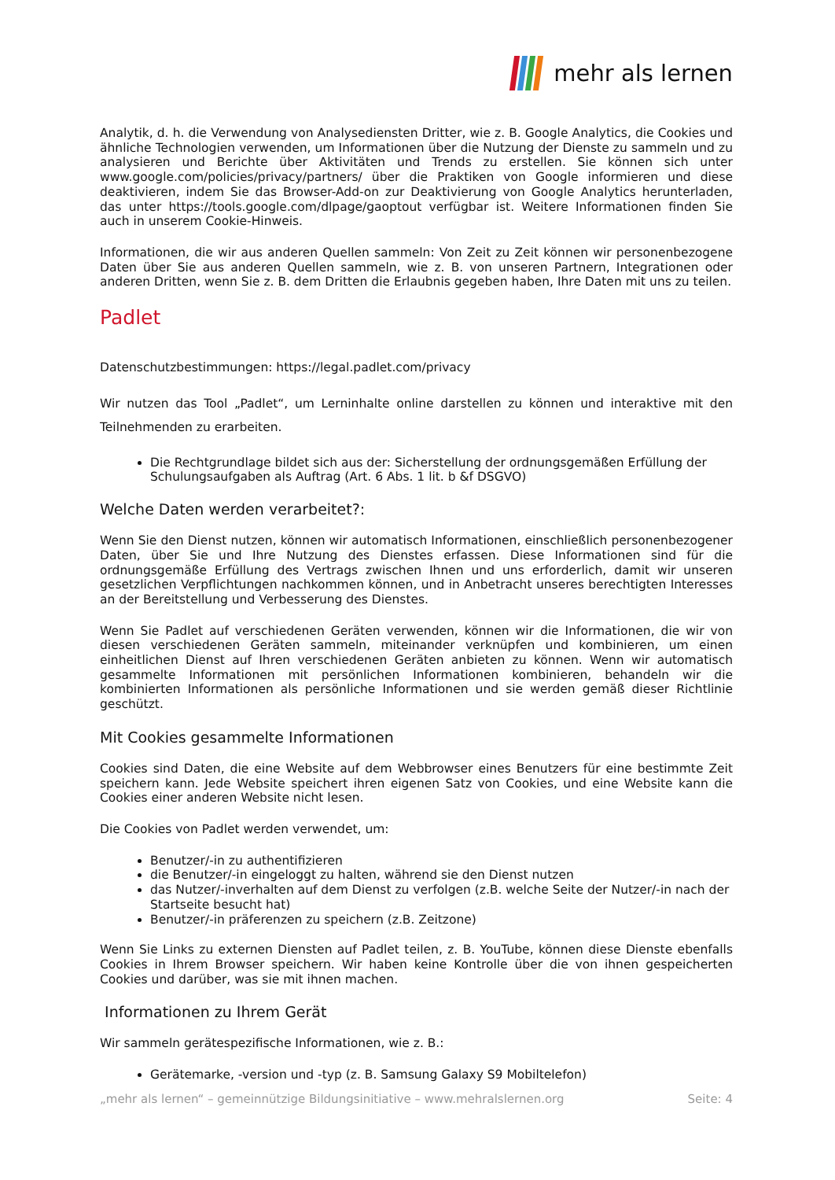mehr als lernen
Analytik, d. h. die Verwendung von Analysediensten Dritter, wie z. B. Google Analytics, die Cookies und ähnliche Technologien verwenden, um Informationen über die Nutzung der Dienste zu sammeln und zu analysieren und Berichte über Aktivitäten und Trends zu erstellen. Sie können sich unter www.google.com/policies/privacy/partners/ über die Praktiken von Google informieren und diese deaktivieren, indem Sie das Browser-Add-on zur Deaktivierung von Google Analytics herunterladen, das unter https://tools.google.com/dlpage/gaoptout verfügbar ist. Weitere Informationen finden Sie auch in unserem Cookie-Hinweis.
Informationen, die wir aus anderen Quellen sammeln: Von Zeit zu Zeit können wir personenbezogene Daten über Sie aus anderen Quellen sammeln, wie z. B. von unseren Partnern, Integrationen oder anderen Dritten, wenn Sie z. B. dem Dritten die Erlaubnis gegeben haben, Ihre Daten mit uns zu teilen.
Padlet
Datenschutzbestimmungen: https://legal.padlet.com/privacy
Wir nutzen das Tool „Padlet“, um Lerninhalte online darstellen zu können und interaktive mit den Teilnehmenden zu erarbeiten.
Die Rechtgrundlage bildet sich aus der: Sicherstellung der ordnungsgemäßen Erfüllung der Schulungsaufgaben als Auftrag (Art. 6 Abs. 1 lit. b &f DSGVO)
Welche Daten werden verarbeitet?:
Wenn Sie den Dienst nutzen, können wir automatisch Informationen, einschließlich personenbezogener Daten, über Sie und Ihre Nutzung des Dienstes erfassen. Diese Informationen sind für die ordnungsgemäße Erfüllung des Vertrags zwischen Ihnen und uns erforderlich, damit wir unseren gesetzlichen Verpflichtungen nachkommen können, und in Anbetracht unseres berechtigten Interesses an der Bereitstellung und Verbesserung des Dienstes.
Wenn Sie Padlet auf verschiedenen Geräten verwenden, können wir die Informationen, die wir von diesen verschiedenen Geräten sammeln, miteinander verknüpfen und kombinieren, um einen einheitlichen Dienst auf Ihren verschiedenen Geräten anbieten zu können. Wenn wir automatisch gesammelte Informationen mit persönlichen Informationen kombinieren, behandeln wir die kombinierten Informationen als persönliche Informationen und sie werden gemäß dieser Richtlinie geschützt.
Mit Cookies gesammelte Informationen
Cookies sind Daten, die eine Website auf dem Webbrowser eines Benutzers für eine bestimmte Zeit speichern kann. Jede Website speichert ihren eigenen Satz von Cookies, und eine Website kann die Cookies einer anderen Website nicht lesen.
Die Cookies von Padlet werden verwendet, um:
Benutzer/-in zu authentifizieren
die Benutzer/-in eingeloggt zu halten, während sie den Dienst nutzen
das Nutzer/-inverhalten auf dem Dienst zu verfolgen (z.B. welche Seite der Nutzer/-in nach der Startseite besucht hat)
Benutzer/-in präferenzen zu speichern (z.B. Zeitzone)
Wenn Sie Links zu externen Diensten auf Padlet teilen, z. B. YouTube, können diese Dienste ebenfalls Cookies in Ihrem Browser speichern. Wir haben keine Kontrolle über die von ihnen gespeicherten Cookies und darüber, was sie mit ihnen machen.
Informationen zu Ihrem Gerät
Wir sammeln gerätespezifische Informationen, wie z. B.:
Gerätemarke, -version und -typ (z. B. Samsung Galaxy S9 Mobiltelefon)
„mehr als lernen“ – gemeinnützige Bildungsinitiative – www.mehralslernen.org Seite: 4